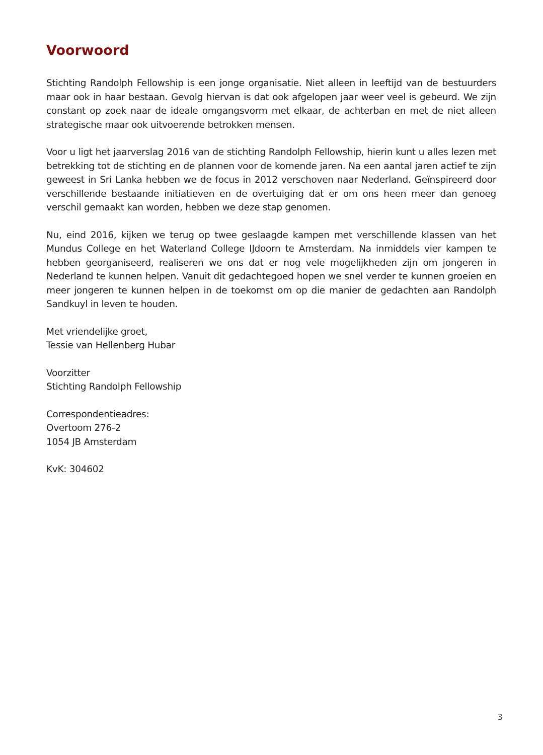Voorwoord
Stichting Randolph Fellowship is een jonge organisatie. Niet alleen in leeftijd van de bestuurders maar ook in haar bestaan. Gevolg hiervan is dat ook afgelopen jaar weer veel is gebeurd. We zijn constant op zoek naar de ideale omgangsvorm met elkaar, de achterban en met de niet alleen strategische maar ook uitvoerende betrokken mensen.
Voor u ligt het jaarverslag 2016 van de stichting Randolph Fellowship, hierin kunt u alles lezen met betrekking tot de stichting en de plannen voor de komende jaren. Na een aantal jaren actief te zijn geweest in Sri Lanka hebben we de focus in 2012 verschoven naar Nederland. Geïnspireerd door verschillende bestaande initiatieven en de overtuiging dat er om ons heen meer dan genoeg verschil gemaakt kan worden, hebben we deze stap genomen.
Nu, eind 2016, kijken we terug op twee geslaagde kampen met verschillende klassen van het Mundus College en het Waterland College IJdoorn te Amsterdam. Na inmiddels vier kampen te hebben georganiseerd, realiseren we ons dat er nog vele mogelijkheden zijn om jongeren in Nederland te kunnen helpen. Vanuit dit gedachtegoed hopen we snel verder te kunnen groeien en meer jongeren te kunnen helpen in de toekomst om op die manier de gedachten aan Randolph Sandkuyl in leven te houden.
Met vriendelijke groet,
Tessie van Hellenberg Hubar
Voorzitter
Stichting Randolph Fellowship
Correspondentieadres:
Overtoom 276-2
1054 JB Amsterdam
KvK: 304602
3